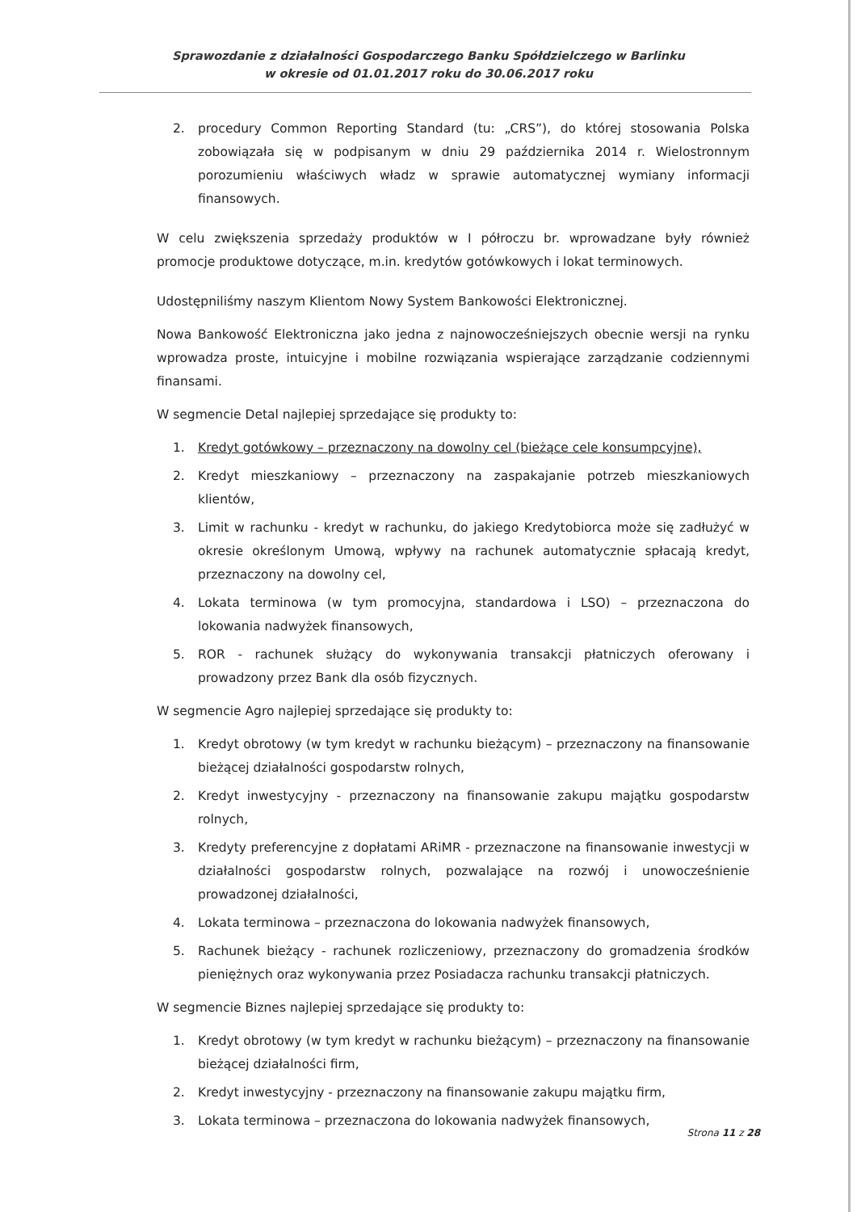Sprawozdanie z działalności Gospodarczego Banku Spółdzielczego w Barlinku
w okresie od 01.01.2017 roku do 30.06.2017 roku
2. procedury Common Reporting Standard (tu: „CRS”), do której stosowania Polska zobowiązała się w podpisanym w dniu 29 października 2014 r. Wielostronnym porozumieniu właściwych władz w sprawie automatycznej wymiany informacji finansowych.
W celu zwiększenia sprzedaży produktów w I półroczu br. wprowadzane były również promocje produktowe dotyczące, m.in. kredytów gotówkowych i lokat terminowych.
Udostępniliśmy naszym Klientom Nowy System Bankowości Elektronicznej.
Nowa Bankowość Elektroniczna jako jedna z najnowocześniejszych obecnie wersji na rynku wprowadza proste, intuicyjne i mobilne rozwiązania wspierające zarządzanie codziennymi finansami.
W segmencie Detal najlepiej sprzedające się produkty to:
1. Kredyt gotówkowy – przeznaczony na dowolny cel (bieżące cele konsumpcyjne),
2. Kredyt mieszkaniowy – przeznaczony na zaspakajanie potrzeb mieszkaniowych klientów,
3. Limit w rachunku - kredyt w rachunku, do jakiego Kredytobiorca może się zadłużyć w okresie określonym Umową, wpływy na rachunek automatycznie spłacają kredyt, przeznaczony na dowolny cel,
4. Lokata terminowa (w tym promocyjna, standardowa i LSO) – przeznaczona do lokowania nadwyżek finansowych,
5. ROR - rachunek służący do wykonywania transakcji płatniczych oferowany i prowadzony przez Bank dla osób fizycznych.
W segmencie Agro najlepiej sprzedające się produkty to:
1. Kredyt obrotowy (w tym kredyt w rachunku bieżącym) – przeznaczony na finansowanie bieżącej działalności gospodarstw rolnych,
2. Kredyt inwestycyjny - przeznaczony na finansowanie zakupu majątku gospodarstw rolnych,
3. Kredyty preferencyjne z dopłatami ARiMR - przeznaczone na finansowanie inwestycji w działalności gospodarstw rolnych, pozwalające na rozwój i unowocześnienie prowadzonej działalności,
4. Lokata terminowa – przeznaczona do lokowania nadwyżek finansowych,
5. Rachunek bieżący - rachunek rozliczeniowy, przeznaczony do gromadzenia środków pieniężnych oraz wykonywania przez Posiadacza rachunku transakcji płatniczych.
W segmencie Biznes najlepiej sprzedające się produkty to:
1. Kredyt obrotowy (w tym kredyt w rachunku bieżącym) – przeznaczony na finansowanie bieżącej działalności firm,
2. Kredyt inwestycyjny - przeznaczony na finansowanie zakupu majątku firm,
3. Lokata terminowa – przeznaczona do lokowania nadwyżek finansowych,
Strona 11 z 28